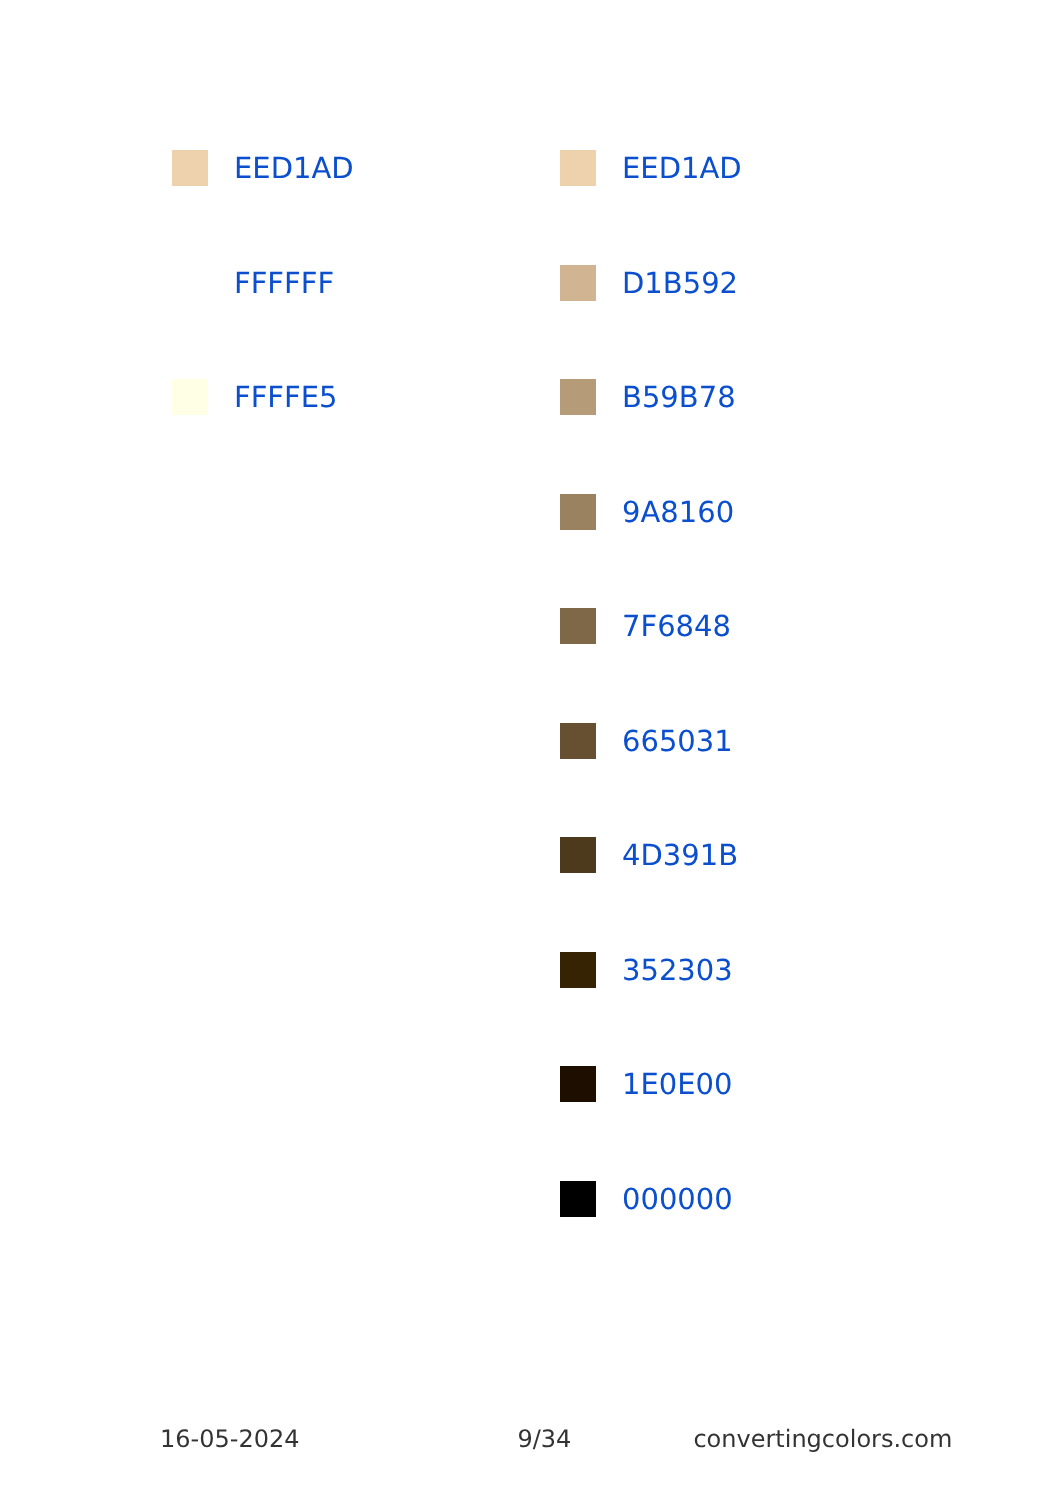EED1AD
FFFFFF
FFFFE5
EED1AD
D1B592
B59B78
9A8160
7F6848
665031
4D391B
352303
1E0E00
000000
16-05-2024 9/34 convertingcolors.com